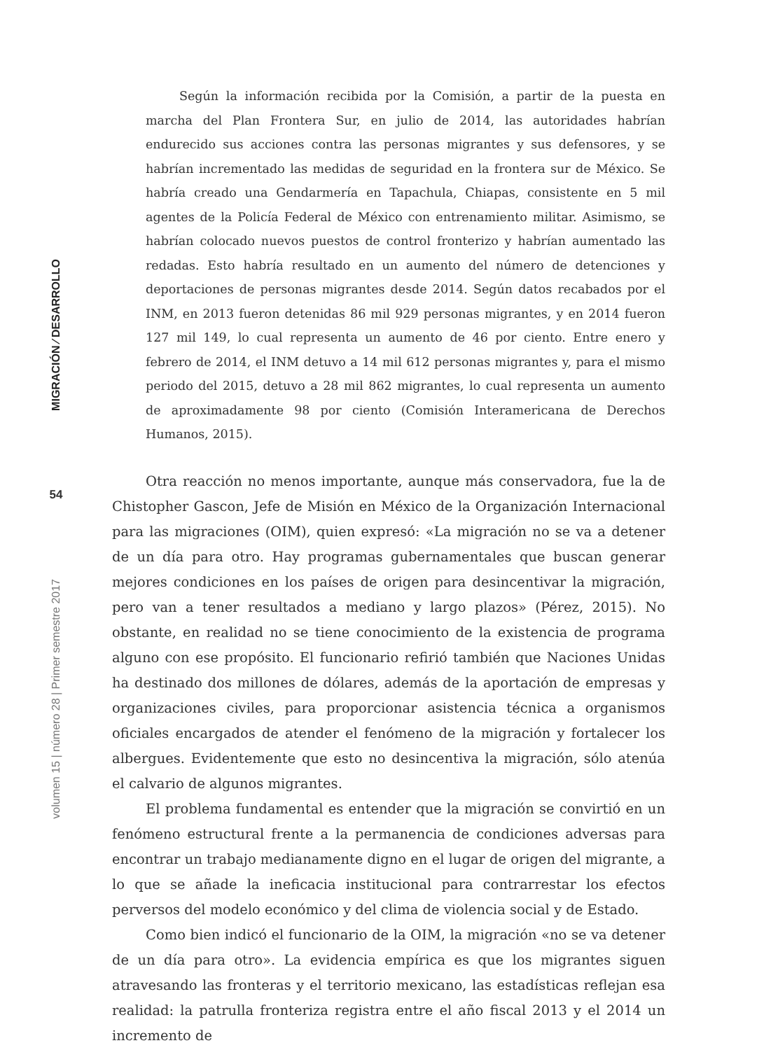MIGRACIÓN ⁄ DESARROLLO
54
volumen 15 | número 28 | Primer semestre 2017
Según la información recibida por la Comisión, a partir de la puesta en marcha del Plan Frontera Sur, en julio de 2014, las autoridades habrían endurecido sus acciones contra las personas migrantes y sus defensores, y se habrían incrementado las medidas de seguridad en la frontera sur de México. Se habría creado una Gendarmería en Tapachula, Chiapas, consistente en 5 mil agentes de la Policía Federal de México con entrenamiento militar. Asimismo, se habrían colocado nuevos puestos de control fronterizo y habrían aumentado las redadas. Esto habría resultado en un aumento del número de detenciones y deportaciones de personas migrantes desde 2014. Según datos recabados por el INM, en 2013 fueron detenidas 86 mil 929 personas migrantes, y en 2014 fueron 127 mil 149, lo cual representa un aumento de 46 por ciento. Entre enero y febrero de 2014, el INM detuvo a 14 mil 612 personas migrantes y, para el mismo periodo del 2015, detuvo a 28 mil 862 migrantes, lo cual representa un aumento de aproximadamente 98 por ciento (Comisión Interamericana de Derechos Humanos, 2015).
Otra reacción no menos importante, aunque más conservadora, fue la de Chistopher Gascon, Jefe de Misión en México de la Organización Internacional para las migraciones (OIM), quien expresó: «La migración no se va a detener de un día para otro. Hay programas gubernamentales que buscan generar mejores condiciones en los países de origen para desincentivar la migración, pero van a tener resultados a mediano y largo plazos» (Pérez, 2015). No obstante, en realidad no se tiene conocimiento de la existencia de programa alguno con ese propósito. El funcionario refirió también que Naciones Unidas ha destinado dos millones de dólares, además de la aportación de empresas y organizaciones civiles, para proporcionar asistencia técnica a organismos oficiales encargados de atender el fenómeno de la migración y fortalecer los albergues. Evidentemente que esto no desincentiva la migración, sólo atenúa el calvario de algunos migrantes.
El problema fundamental es entender que la migración se convirtió en un fenómeno estructural frente a la permanencia de condiciones adversas para encontrar un trabajo medianamente digno en el lugar de origen del migrante, a lo que se añade la ineficacia institucional para contrarrestar los efectos perversos del modelo económico y del clima de violencia social y de Estado.
Como bien indicó el funcionario de la OIM, la migración «no se va detener de un día para otro». La evidencia empírica es que los migrantes siguen atravesando las fronteras y el territorio mexicano, las estadísticas reflejan esa realidad: la patrulla fronteriza registra entre el año fiscal 2013 y el 2014 un incremento de